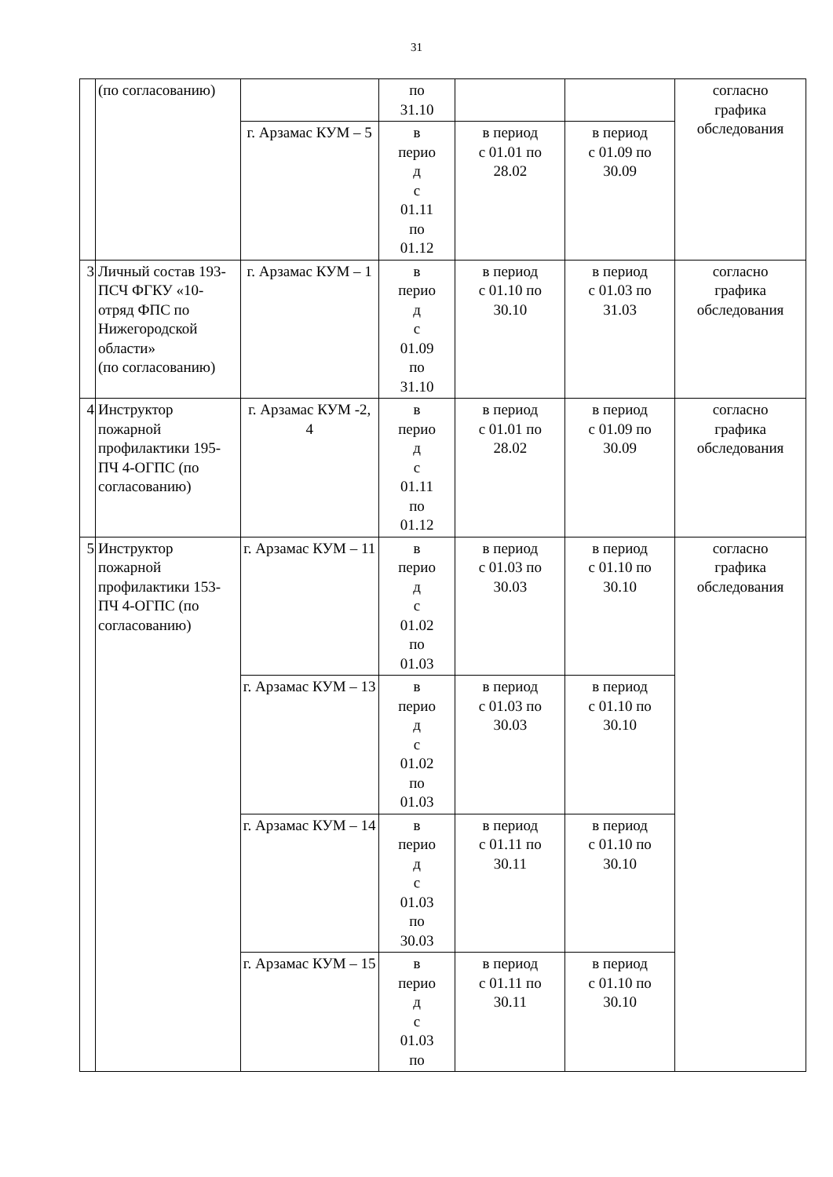31
| | (по согласованию) | | по 31.10 | | | согласно графика обследования |
| | | г. Арзамас КУМ – 5 | в перио д с 01.11 по 01.12 | в период с 01.01 по 28.02 | в период с 01.09 по 30.09 | |
| 3 | Личный состав 193-ПСЧ ФГКУ «10-отряд ФПС по Нижегородской области» (по согласованию) | г. Арзамас КУМ – 1 | в перио д с 01.09 по 31.10 | в период с 01.10 по 30.10 | в период с 01.03 по 31.03 | согласно графика обследования |
| 4 | Инструктор пожарной профилактики 195-ПЧ 4-ОГПС (по согласованию) | г. Арзамас КУМ -2, 4 | в перио д с 01.11 по 01.12 | в период с 01.01 по 28.02 | в период с 01.09 по 30.09 | согласно графика обследования |
| 5 | Инструктор пожарной профилактики 153-ПЧ 4-ОГПС (по согласованию) | г. Арзамас КУМ – 11 | в перио д с 01.02 по 01.03 | в период с 01.03 по 30.03 | в период с 01.10 по 30.10 | согласно графика обследования |
| | | г. Арзамас КУМ – 13 | в перио д с 01.02 по 01.03 | в период с 01.03 по 30.03 | в период с 01.10 по 30.10 | |
| | | г. Арзамас КУМ – 14 | в перио д с 01.03 по 30.03 | в период с 01.11 по 30.11 | в период с 01.10 по 30.10 | |
| | | г. Арзамас КУМ – 15 | в перио д с 01.03 по | в период с 01.11 по 30.11 | в период с 01.10 по 30.10 | |